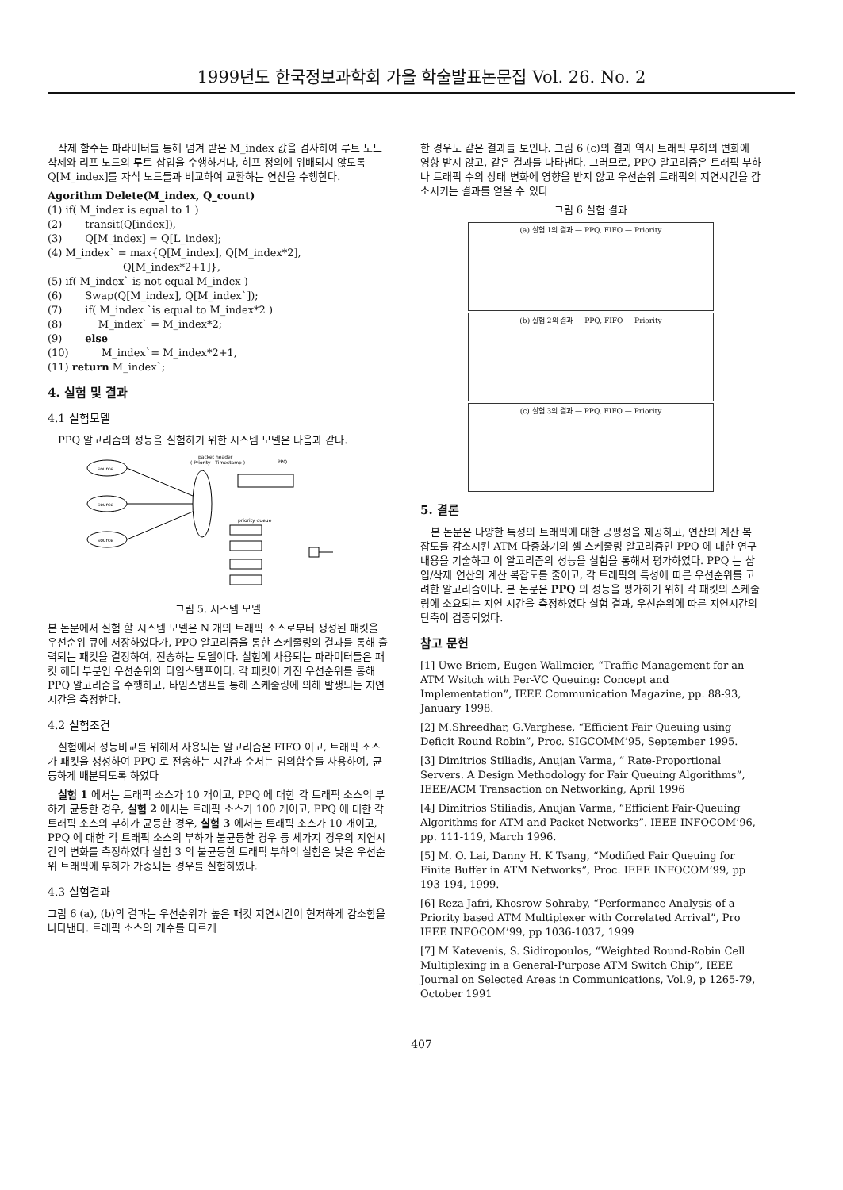1999년도 한국정보과학회 가을 학술발표논문집 Vol. 26. No. 2
삭제 함수는 파라미터를 통해 넘겨 받은 M_index 값을 검사하여 루트 노드 삭제와 리프 노드의 루트 삽입을 수행하거나, 히프 정의에 위배되지 않도록 Q[M_index]를 자식 노드들과 비교하여 교환하는 연산을 수행한다.
Agorithm Delete(M_index, Q_count)
(1) if( M_index is equal to 1 )
(2) transit(Q[index]),
(3) Q[M_index] = Q[L_index];
(4) M_index` = max{Q[M_index], Q[M_index*2],
Q[M_index*2+1]},
(5) if( M_index` is not equal M_index )
(6) Swap(Q[M_index], Q[M_index`]);
(7) if( M_index `is equal to M_index*2 )
(8) M_index` = M_index*2;
(9) else
(10) M_index`= M_index*2+1,
(11) return M_index`;
4. 실험 및 결과
4.1 실험모델
PPQ 알고리즘의 성능을 실험하기 위한 시스템 모델은 다음과 같다.
packet header
( Priority , Timestamp )
PPQ
source
source
source
priority queue
그림 5. 시스템 모델
본 논문에서 실험 할 시스템 모델은 N 개의 트래픽 소스로부터 생성된 패킷을 우선순위 큐에 저장하였다가, PPQ 알고리즘을 통한 스케줄링의 결과를 통해 출력되는 패킷을 결정하여, 전송하는 모델이다. 실험에 사용되는 파라미터들은 패킷 헤더 부분인 우선순위와 타임스탬프이다. 각 패킷이 가진 우선순위를 통해 PPQ 알고리즘을 수행하고, 타임스탬프를 통해 스케줄링에 의해 발생되는 지연 시간을 측정한다.
4.2 실험조건
실험에서 성능비교를 위해서 사용되는 알고리즘은 FIFO 이고, 트래픽 소스가 패킷을 생성하여 PPQ 로 전송하는 시간과 순서는 임의함수를 사용하여, 균등하게 배분되도록 하였다
실험 1 에서는 트래픽 소스가 10 개이고, PPQ 에 대한 각 트래픽 소스의 부하가 균등한 경우, 실험 2 에서는 트래픽 소스가 100 개이고, PPQ 에 대한 각 트래픽 소스의 부하가 균등한 경우, 실험 3 에서는 트래픽 소스가 10 개이고, PPQ 에 대한 각 트래픽 소스의 부하가 불균등한 경우 등 세가지 경우의 지연시간의 변화를 측정하였다 실험 3 의 불균등한 트래픽 부하의 실험은 낮은 우선순위 트래픽에 부하가 가중되는 경우를 실험하였다.
4.3 실험결과
그림 6 (a), (b)의 결과는 우선순위가 높은 패킷 지연시간이 현저하게 감소함을 나타낸다. 트래픽 소스의 개수를 다르게
한 경우도 같은 결과를 보인다. 그림 6 (c)의 결과 역시 트래픽 부하의 변화에 영향 받지 않고, 같은 결과를 나타낸다. 그러므로, PPQ 알고리즘은 트래픽 부하나 트래픽 수의 상태 변화에 영향을 받지 않고 우선순위 트래픽의 지연시간을 감소시키는 결과를 얻을 수 있다
그림 6 실험 결과
(a) 실험 1의 결과 — PPQ, FIFO — Priority
(b) 실험 2의 결과 — PPQ, FIFO — Priority
(c) 실험 3의 결과 — PPQ, FIFO — Priority
5. 결론
본 논문은 다양한 특성의 트래픽에 대한 공평성을 제공하고, 연산의 계산 복잡도를 감소시킨 ATM 다중화기의 셀 스케줄링 알고리즘인 PPQ 에 대한 연구 내용을 기술하고 이 알고리즘의 성능을 실험을 통해서 평가하였다. PPQ 는 삽입/삭제 연산의 계산 복잡도를 줄이고, 각 트래픽의 특성에 따른 우선순위를 고려한 알고리즘이다. 본 논문은 PPQ 의 성능을 평가하기 위해 각 패킷의 스케줄링에 소요되는 지연 시간을 측정하였다 실험 결과, 우선순위에 따른 지연시간의 단축이 검증되었다.
참고 문헌
[1] Uwe Briem, Eugen Wallmeier, “Traffic Management for an ATM Wsitch with Per-VC Queuing: Concept and Implementation”, IEEE Communication Magazine, pp. 88-93, January 1998.
[2] M.Shreedhar, G.Varghese, “Efficient Fair Queuing using Deficit Round Robin”, Proc. SIGCOMM’95, September 1995.
[3] Dimitrios Stiliadis, Anujan Varma, “ Rate-Proportional Servers. A Design Methodology for Fair Queuing Algorithms”, IEEE/ACM Transaction on Networking, April 1996
[4] Dimitrios Stiliadis, Anujan Varma, “Efficient Fair-Queuing Algorithms for ATM and Packet Networks”. IEEE INFOCOM’96, pp. 111-119, March 1996.
[5] M. O. Lai, Danny H. K Tsang, “Modified Fair Queuing for Finite Buffer in ATM Networks”, Proc. IEEE INFOCOM’99, pp 193-194, 1999.
[6] Reza Jafri, Khosrow Sohraby, “Performance Analysis of a Priority based ATM Multiplexer with Correlated Arrival”, Pro IEEE INFOCOM’99, pp 1036-1037, 1999
[7] M Katevenis, S. Sidiropoulos, “Weighted Round-Robin Cell Multiplexing in a General-Purpose ATM Switch Chip”, IEEE Journal on Selected Areas in Communications, Vol.9, p 1265-79, October 1991
407